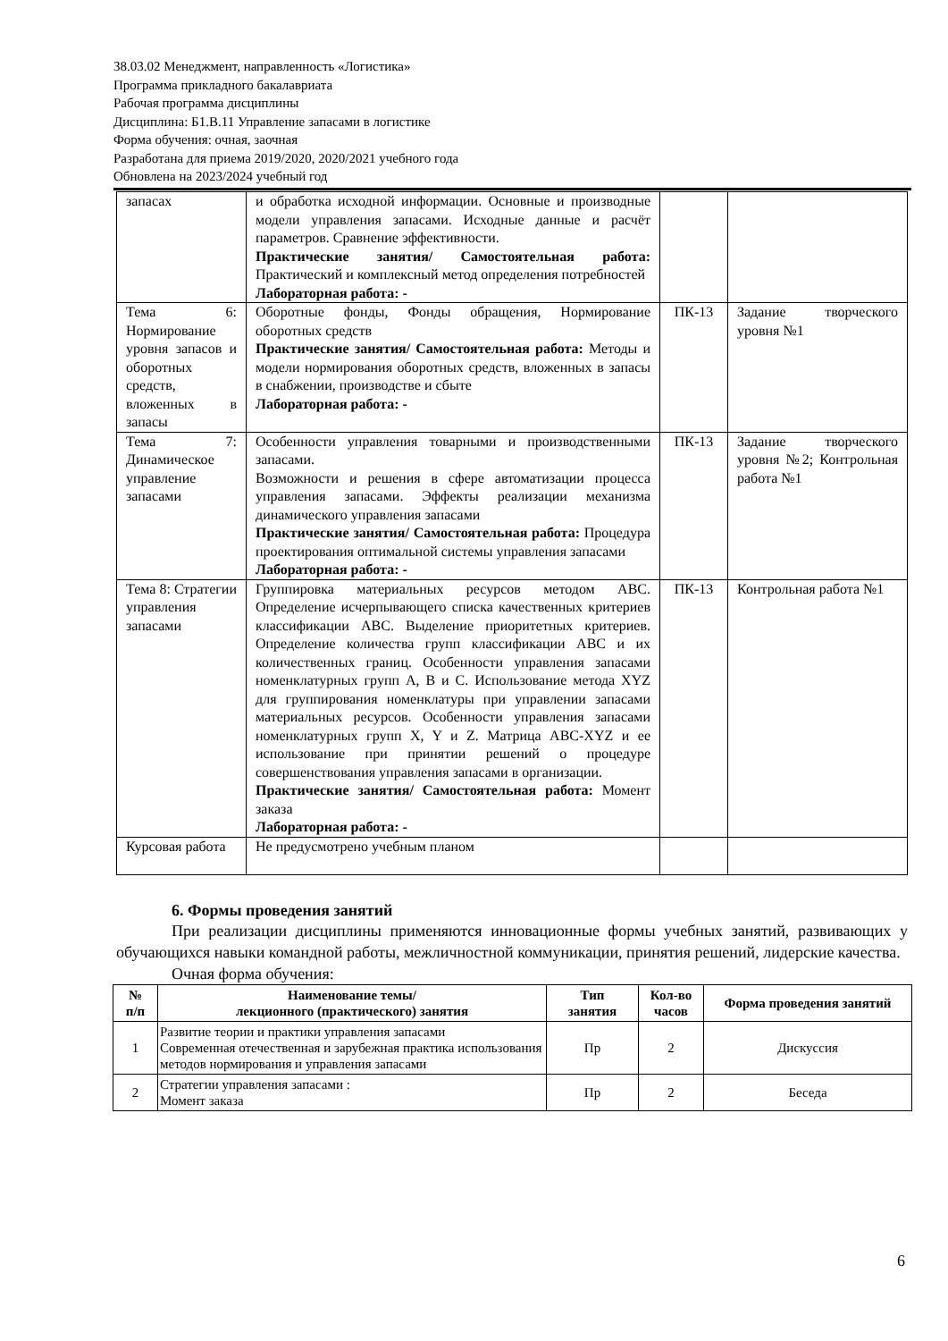38.03.02 Менеджмент, направленность «Логистика»
Программа прикладного бакалавриата
Рабочая программа дисциплины
Дисциплина: Б1.В.11 Управление запасами в логистике
Форма обучения: очная, заочная
Разработана для приема 2019/2020, 2020/2021 учебного года
Обновлена на 2023/2024 учебный год
| запасах | и обработка исходной информации. Основные и производные модели управления запасами. Исходные данные и расчёт параметров. Сравнение эффективности. Практические занятия/ Самостоятельная работа: Практический и комплексный метод определения потребностей Лабораторная работа: - | | |
| Тема 6: Нормирование уровня запасов и оборотных средств, вложенных в запасы | Оборотные фонды, Фонды обращения, Нормирование оборотных средств Практические занятия/ Самостоятельная работа: Методы и модели нормирования оборотных средств, вложенных в запасы в снабжении, производстве и сбыте Лабораторная работа: - | ПК-13 | Задание творческого уровня №1 |
| Тема 7: Динамическое управление запасами | Особенности управления товарными и производственными запасами. Возможности и решения в сфере автоматизации процесса управления запасами. Эффекты реализации механизма динамического управления запасами Практические занятия/ Самостоятельная работа: Процедура проектирования оптимальной системы управления запасами Лабораторная работа: - | ПК-13 | Задание творческого уровня №2; Контрольная работа №1 |
| Тема 8: Стратегии управления запасами | Группировка материальных ресурсов методом АВС. Определение исчерпывающего списка качественных критериев классификации АВС. Выделение приоритетных критериев. Определение количества групп классификации АВС и их количественных границ. Особенности управления запасами номенклатурных групп А, В и С. Использование метода XYZ для группирования номенклатуры при управлении запасами материальных ресурсов. Особенности управления запасами номенклатурных групп X, Y и Z. Матрица ABC-XYZ и ее использование при принятии решений о процедуре совершенствования управления запасами в организации. Практические занятия/ Самостоятельная работа: Момент заказа Лабораторная работа: - | ПК-13 | Контрольная работа №1 |
| Курсовая работа | Не предусмотрено учебным планом | | |
6. Формы проведения занятий
При реализации дисциплины применяются инновационные формы учебных занятий, развивающих у обучающихся навыки командной работы, межличностной коммуникации, принятия решений, лидерские качества.
Очная форма обучения:
| № п/п | Наименование темы/ лекционного (практического) занятия | Тип занятия | Кол-во часов | Форма проведения занятий |
| --- | --- | --- | --- | --- |
| 1 | Развитие теории и практики управления запасами Современная отечественная и зарубежная практика использования методов нормирования и управления запасами | Пр | 2 | Дискуссия |
| 2 | Стратегии управления запасами : Момент заказа | Пр | 2 | Беседа |
6